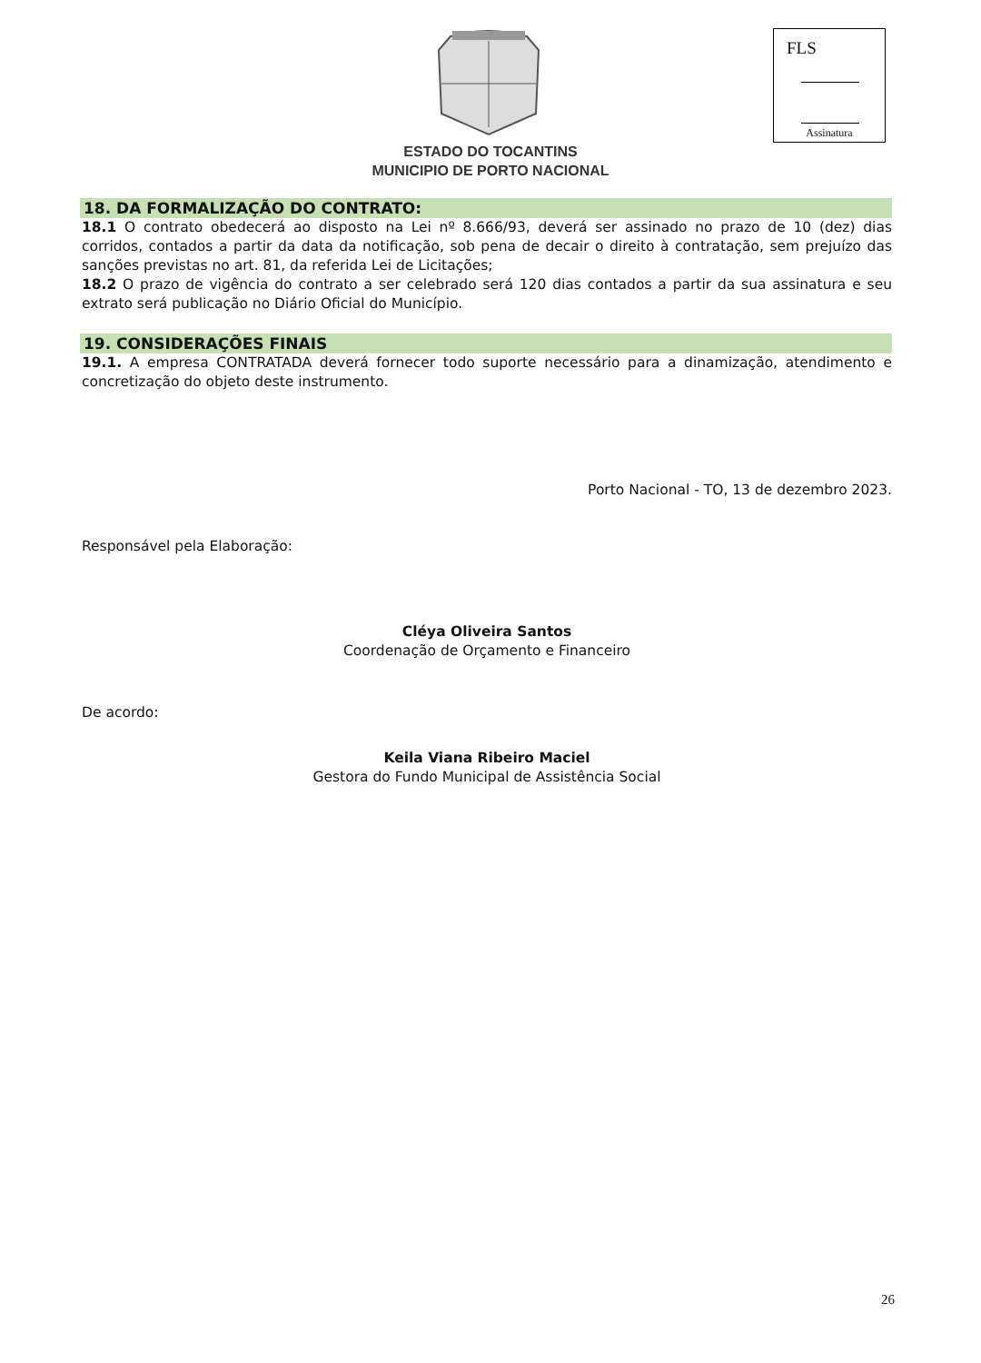FLS
Assinatura
ESTADO DO TOCANTINS
MUNICIPIO DE PORTO NACIONAL
18. DA FORMALIZAÇÃO DO CONTRATO:
18.1 O contrato obedecerá ao disposto na Lei nº 8.666/93, deverá ser assinado no prazo de 10 (dez) dias corridos, contados a partir da data da notificação, sob pena de decair o direito à contratação, sem prejuízo das sanções previstas no art. 81, da referida Lei de Licitações;
18.2 O prazo de vigência do contrato a ser celebrado será 120 dias contados a partir da sua assinatura e seu extrato será publicação no Diário Oficial do Município.
19. CONSIDERAÇÕES FINAIS
19.1. A empresa CONTRATADA deverá fornecer todo suporte necessário para a dinamização, atendimento e concretização do objeto deste instrumento.
Porto Nacional - TO, 13 de dezembro 2023.
Responsável pela Elaboração:
Cléya Oliveira Santos
Coordenação de Orçamento e Financeiro
De acordo:
Keila Viana Ribeiro Maciel
Gestora do Fundo Municipal de Assistência Social
26